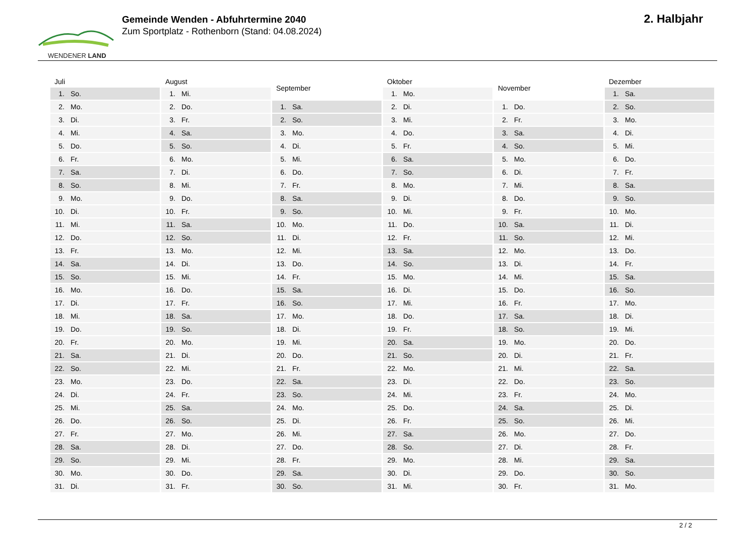WENDENER LAND
Gemeinde Wenden - Abfuhrtermine 2040
Zum Sportplatz - Rothenborn (Stand: 04.08.2024)
2. Halbjahr
| Juli | |
| --- | --- |
| 1. | So. |
| 2. | Mo. |
| 3. | Di. |
| 4. | Mi. |
| 5. | Do. |
| 6. | Fr. |
| 7. | Sa. |
| 8. | So. |
| 9. | Mo. |
| 10. | Di. |
| 11. | Mi. |
| 12. | Do. |
| 13. | Fr. |
| 14. | Sa. |
| 15. | So. |
| 16. | Mo. |
| 17. | Di. |
| 18. | Mi. |
| 19. | Do. |
| 20. | Fr. |
| 21. | Sa. |
| 22. | So. |
| 23. | Mo. |
| 24. | Di. |
| 25. | Mi. |
| 26. | Do. |
| 27. | Fr. |
| 28. | Sa. |
| 29. | So. |
| 30. | Mo. |
| 31. | Di. |
| August | |
| --- | --- |
| 1. | Mi. |
| 2. | Do. |
| 3. | Fr. |
| 4. | Sa. |
| 5. | So. |
| 6. | Mo. |
| 7. | Di. |
| 8. | Mi. |
| 9. | Do. |
| 10. | Fr. |
| 11. | Sa. |
| 12. | So. |
| 13. | Mo. |
| 14. | Di. |
| 15. | Mi. |
| 16. | Do. |
| 17. | Fr. |
| 18. | Sa. |
| 19. | So. |
| 20. | Mo. |
| 21. | Di. |
| 22. | Mi. |
| 23. | Do. |
| 24. | Fr. |
| 25. | Sa. |
| 26. | So. |
| 27. | Mo. |
| 28. | Di. |
| 29. | Mi. |
| 30. | Do. |
| 31. | Fr. |
| September | |
| --- | --- |
| 1. | Sa. |
| 2. | So. |
| 3. | Mo. |
| 4. | Di. |
| 5. | Mi. |
| 6. | Do. |
| 7. | Fr. |
| 8. | Sa. |
| 9. | So. |
| 10. | Mo. |
| 11. | Di. |
| 12. | Mi. |
| 13. | Do. |
| 14. | Fr. |
| 15. | Sa. |
| 16. | So. |
| 17. | Mo. |
| 18. | Di. |
| 19. | Mi. |
| 20. | Do. |
| 21. | Fr. |
| 22. | Sa. |
| 23. | So. |
| 24. | Mo. |
| 25. | Di. |
| 26. | Mi. |
| 27. | Do. |
| 28. | Fr. |
| 29. | Sa. |
| 30. | So. |
| Oktober | |
| --- | --- |
| 1. | Mo. |
| 2. | Di. |
| 3. | Mi. |
| 4. | Do. |
| 5. | Fr. |
| 6. | Sa. |
| 7. | So. |
| 8. | Mo. |
| 9. | Di. |
| 10. | Mi. |
| 11. | Do. |
| 12. | Fr. |
| 13. | Sa. |
| 14. | So. |
| 15. | Mo. |
| 16. | Di. |
| 17. | Mi. |
| 18. | Do. |
| 19. | Fr. |
| 20. | Sa. |
| 21. | So. |
| 22. | Mo. |
| 23. | Di. |
| 24. | Mi. |
| 25. | Do. |
| 26. | Fr. |
| 27. | Sa. |
| 28. | So. |
| 29. | Mo. |
| 30. | Di. |
| 31. | Mi. |
| November | |
| --- | --- |
| 1. | Do. |
| 2. | Fr. |
| 3. | Sa. |
| 4. | So. |
| 5. | Mo. |
| 6. | Di. |
| 7. | Mi. |
| 8. | Do. |
| 9. | Fr. |
| 10. | Sa. |
| 11. | So. |
| 12. | Mo. |
| 13. | Di. |
| 14. | Mi. |
| 15. | Do. |
| 16. | Fr. |
| 17. | Sa. |
| 18. | So. |
| 19. | Mo. |
| 20. | Di. |
| 21. | Mi. |
| 22. | Do. |
| 23. | Fr. |
| 24. | Sa. |
| 25. | So. |
| 26. | Mo. |
| 27. | Di. |
| 28. | Mi. |
| 29. | Do. |
| 30. | Fr. |
| Dezember | |
| --- | --- |
| 1. | Sa. |
| 2. | So. |
| 3. | Mo. |
| 4. | Di. |
| 5. | Mi. |
| 6. | Do. |
| 7. | Fr. |
| 8. | Sa. |
| 9. | So. |
| 10. | Mo. |
| 11. | Di. |
| 12. | Mi. |
| 13. | Do. |
| 14. | Fr. |
| 15. | Sa. |
| 16. | So. |
| 17. | Mo. |
| 18. | Di. |
| 19. | Mi. |
| 20. | Do. |
| 21. | Fr. |
| 22. | Sa. |
| 23. | So. |
| 24. | Mo. |
| 25. | Di. |
| 26. | Mi. |
| 27. | Do. |
| 28. | Fr. |
| 29. | Sa. |
| 30. | So. |
| 31. | Mo. |
2 / 2